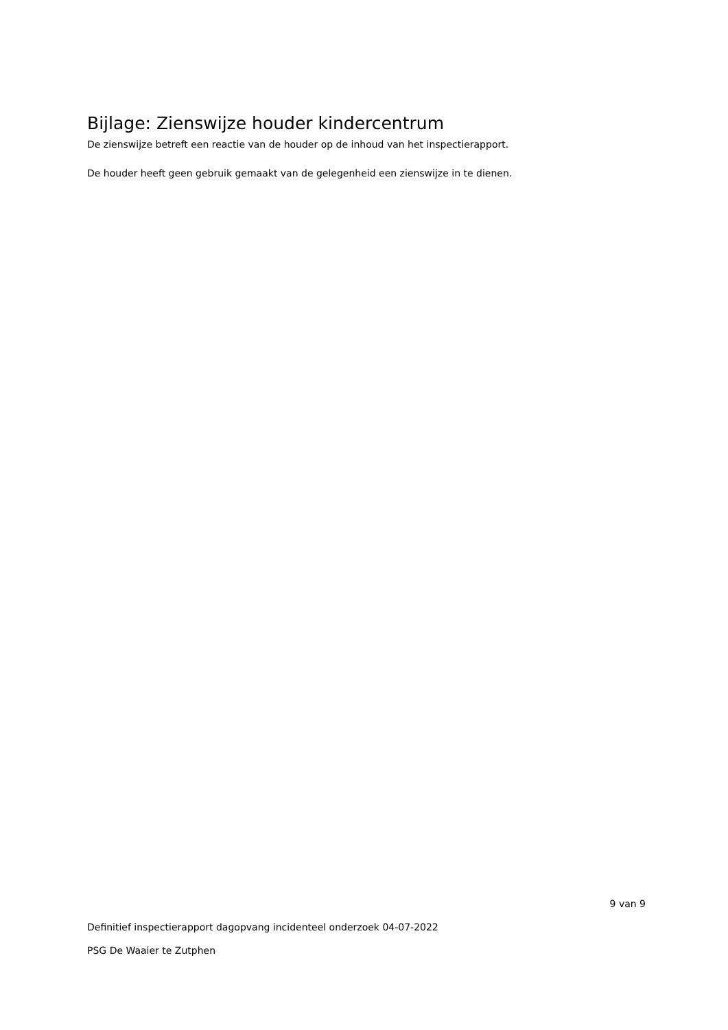Bijlage: Zienswijze houder kindercentrum
De zienswijze betreft een reactie van de houder op de inhoud van het inspectierapport.
De houder heeft geen gebruik gemaakt van de gelegenheid een zienswijze in te dienen.
9 van 9
Definitief inspectierapport dagopvang incidenteel onderzoek 04-07-2022
PSG De Waaier te Zutphen